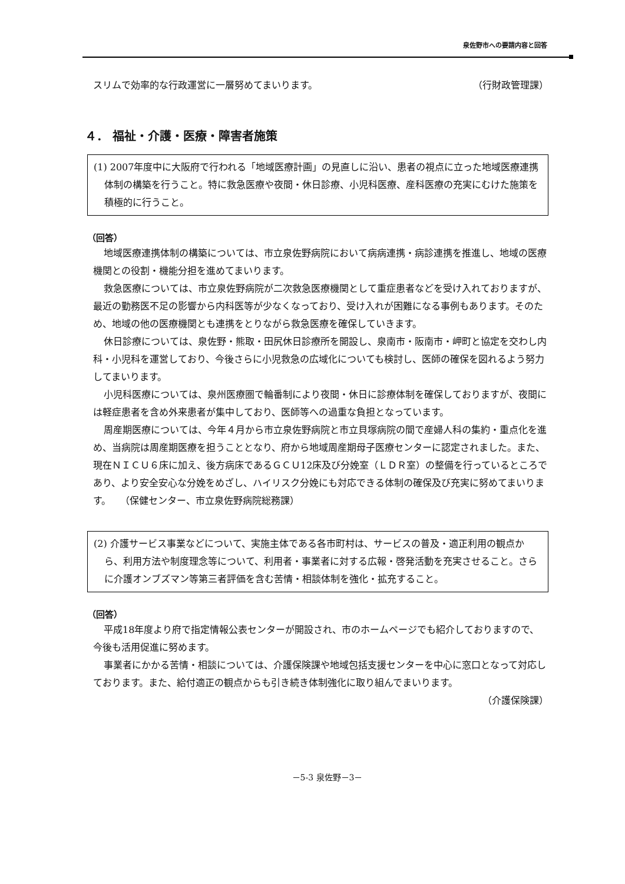泉佐野市への要請内容と回答
スリムで効率的な行政運営に一層努めてまいります。
（行財政管理課）
４． 福祉・介護・医療・障害者施策
(1) 2007年度中に大阪府で行われる「地域医療計画」の見直しに沿い、患者の視点に立った地域医療連携体制の構築を行うこと。特に救急医療や夜間・休日診療、小児科医療、産科医療の充実にむけた施策を積極的に行うこと。
（回答）
地域医療連携体制の構築については、市立泉佐野病院において病病連携・病診連携を推進し、地域の医療機関との役割・機能分担を進めてまいります。
救急医療については、市立泉佐野病院が二次救急医療機関として重症患者などを受け入れておりますが、最近の勤務医不足の影響から内科医等が少なくなっており、受け入れが困難になる事例もあります。そのため、地域の他の医療機関とも連携をとりながら救急医療を確保していきます。
休日診療については、泉佐野・熊取・田尻休日診療所を開設し、泉南市・阪南市・岬町と協定を交わし内科・小児科を運営しており、今後さらに小児救急の広域化についても検討し、医師の確保を図れるよう努力してまいります。
小児科医療については、泉州医療圏で輪番制により夜間・休日に診療体制を確保しておりますが、夜間には軽症患者を含め外来患者が集中しており、医師等への過重な負担となっています。
周産期医療については、今年４月から市立泉佐野病院と市立貝塚病院の間で産婦人科の集約・重点化を進め、当病院は周産期医療を担うこととなり、府から地域周産期母子医療センターに認定されました。また、現在ＮＩＣＵ６床に加え、後方病床であるＧＣＵ12床及び分娩室（ＬＤＲ室）の整備を行っているところであり、より安全安心な分娩をめざし、ハイリスク分娩にも対応できる体制の確保及び充実に努めてまいります。　　（保健センター、市立泉佐野病院総務課）
(2) 介護サービス事業などについて、実施主体である各市町村は、サービスの普及・適正利用の観点から、利用方法や制度理念等について、利用者・事業者に対する広報・啓発活動を充実させること。さらに介護オンブズマン等第三者評価を含む苦情・相談体制を強化・拡充すること。
（回答）
平成18年度より府で指定情報公表センターが開設され、市のホームページでも紹介しておりますので、今後も活用促進に努めます。
事業者にかかる苦情・相談については、介護保険課や地域包括支援センターを中心に窓口となって対応しております。また、給付適正の観点からも引き続き体制強化に取り組んでまいります。
（介護保険課）
－5-3 泉佐野－3－